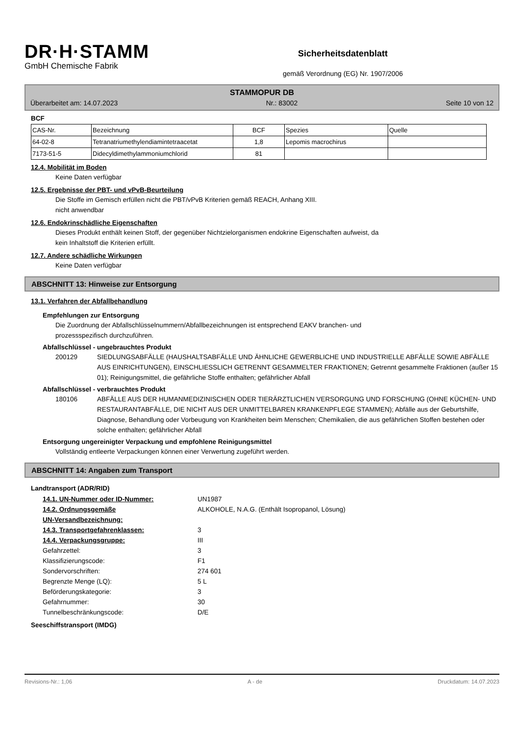DR·H·STAMM
GmbH Chemische Fabrik
Sicherheitsdatenblatt
gemäß Verordnung (EG) Nr. 1907/2006
STAMMOPUR DB
Überarbeitet am: 14.07.2023 Nr.: 83002 Seite 10 von 12
BCF
| CAS-Nr. | Bezeichnung | BCF | Spezies | Quelle |
| 64-02-8 | Tetranatriumethylendiamintetraacetat | 1,8 | Lepomis macrochirus | |
| 7173-51-5 | Didecyldimethylammoniumchlorid | 81 | | |
12.4. Mobilität im Boden
Keine Daten verfügbar
12.5. Ergebnisse der PBT- und vPvB-Beurteilung
Die Stoffe im Gemisch erfüllen nicht die PBT/vPvB Kriterien gemäß REACH, Anhang XIII.
nicht anwendbar
12.6. Endokrinschädliche Eigenschaften
Dieses Produkt enthält keinen Stoff, der gegenüber Nichtzielorganismen endokrine Eigenschaften aufweist, da
kein Inhaltstoff die Kriterien erfüllt.
12.7. Andere schädliche Wirkungen
Keine Daten verfügbar
ABSCHNITT 13: Hinweise zur Entsorgung
13.1. Verfahren der Abfallbehandlung
Empfehlungen zur Entsorgung
Die Zuordnung der Abfallschlüsselnummern/Abfallbezeichnungen ist entsprechend EAKV branchen- und
prozessspezifisch durchzuführen.
Abfallschlüssel - ungebrauchtes Produkt
200129 SIEDLUNGSABFÄLLE (HAUSHALTSABFÄLLE UND ÄHNLICHE GEWERBLICHE UND INDUSTRIELLE ABFÄLLE SOWIE ABFÄLLE AUS EINRICHTUNGEN), EINSCHLIESSLICH GETRENNT GESAMMELTER FRAKTIONEN; Getrennt gesammelte Fraktionen (außer 15 01); Reinigungsmittel, die gefährliche Stoffe enthalten; gefährlicher Abfall
Abfallschlüssel - verbrauchtes Produkt
180106 ABFÄLLE AUS DER HUMANMEDIZINISCHEN ODER TIERÄRZTLICHEN VERSORGUNG UND FORSCHUNG (OHNE KÜCHEN- UND RESTAURANTABFÄLLE, DIE NICHT AUS DER UNMITTELBAREN KRANKENPFLEGE STAMMEN); Abfälle aus der Geburtshilfe, Diagnose, Behandlung oder Vorbeugung von Krankheiten beim Menschen; Chemikalien, die aus gefährlichen Stoffen bestehen oder solche enthalten; gefährlicher Abfall
Entsorgung ungereinigter Verpackung und empfohlene Reinigungsmittel
Vollständig entleerte Verpackungen können einer Verwertung zugeführt werden.
ABSCHNITT 14: Angaben zum Transport
Landtransport (ADR/RID)
| 14.1. UN-Nummer oder ID-Nummer: | UN1987 |
| 14.2. Ordnungsgemäße UN-Versandbezeichnung: | ALKOHOLE, N.A.G. (Enthält Isopropanol, Lösung) |
| 14.3. Transportgefahrenklassen: | 3 |
| 14.4. Verpackungsgruppe: | III |
| Gefahrzettel: | 3 |
| Klassifizierungscode: | F1 |
| Sondervorschriften: | 274 601 |
| Begrenzte Menge (LQ): | 5 L |
| Beförderungskategorie: | 3 |
| Gefahrnummer: | 30 |
| Tunnelbeschränkungscode: | D/E |
Seeschiffstransport (IMDG)
Revisions-Nr.: 1,06 A - de Druckdatum: 14.07.2023